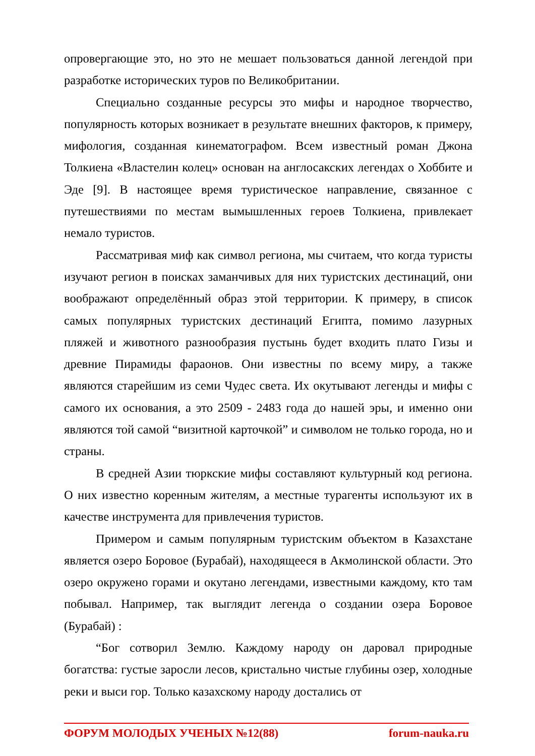опровергающие это, но это не мешает пользоваться данной легендой при разработке исторических туров по Великобритании.
Специально созданные ресурсы это мифы и народное творчество, популярность которых возникает в результате внешних факторов, к примеру, мифология, созданная кинематографом. Всем известный роман Джона Толкиена «Властелин колец» основан на англосакских легендах о Хоббите и Эде [9]. В настоящее время туристическое направление, связанное с путешествиями по местам вымышленных героев Толкиена, привлекает немало туристов.
Рассматривая миф как символ региона, мы считаем, что когда туристы изучают регион в поисках заманчивых для них туристских дестинаций, они воображают определённый образ этой территории. К примеру, в список самых популярных туристских дестинаций Египта, помимо лазурных пляжей и животного разнообразия пустынь будет входить плато Гизы и древние Пирамиды фараонов. Они известны по всему миру, а также являются старейшим из семи Чудес света. Их окутывают легенды и мифы с самого их основания, а это 2509 - 2483 года до нашей эры, и именно они являются той самой “визитной карточкой” и символом не только города, но и страны.
В средней Азии тюркские мифы составляют культурный код региона. О них известно коренным жителям, а местные турагенты используют их в качестве инструмента для привлечения туристов.
Примером и самым популярным туристским объектом в Казахстане является озеро Боровое (Бурабай), находящееся в Акмолинской области. Это озеро окружено горами и окутано легендами, известными каждому, кто там побывал. Например, так выглядит легенда о создании озера Боровое (Бурабай) :
“Бог сотворил Землю. Каждому народу он даровал природные богатства: густые заросли лесов, кристально чистые глубины озер, холодные реки и выси гор. Только казахскому народу достались от
ФОРУМ МОЛОДЫХ УЧЕНЫХ №12(88) forum-nauka.ru